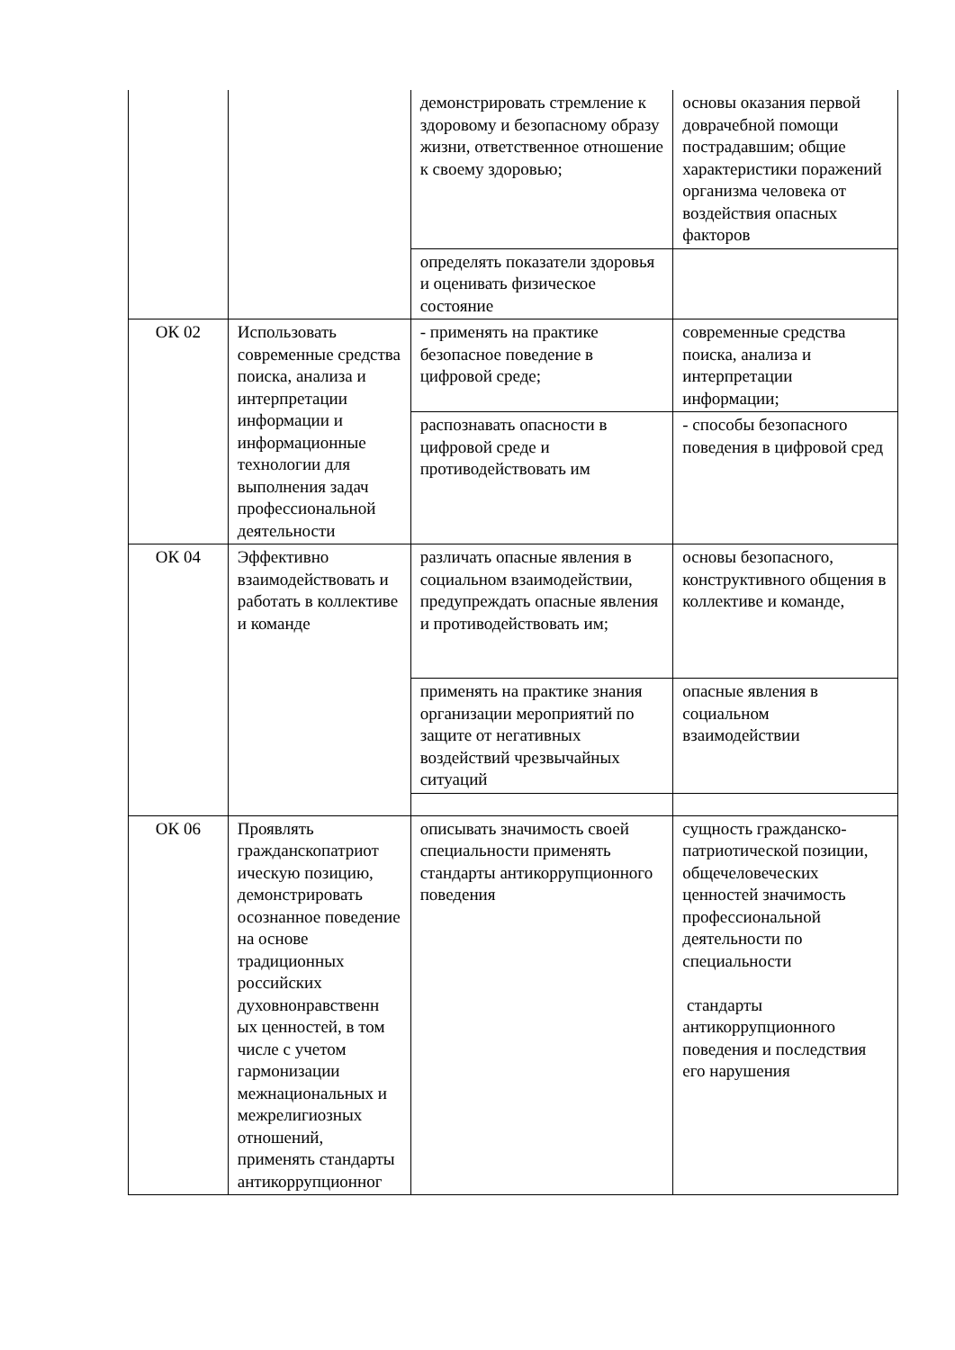| | | демонстрировать стремление к здоровому и безопасному образу жизни, ответственное отношение к своему здоровью; | основы оказания первой доврачебной помощи пострадавшим; общие характеристики поражений организма человека от воздействия опасных факторов |
| | | определять показатели здоровья и оценивать физическое состояние | |
| ОК 02 | Использовать современные средства поиска, анализа и интерпретации информации и информационные технологии для выполнения задач профессиональной деятельности | - применять на практике безопасное поведение в цифровой среде; | современные средства поиска, анализа и интерпретации информации; |
| | | распознавать опасности в цифровой среде и противодействовать им | - способы безопасного поведения в цифровой сред |
| ОК 04 | Эффективно взаимодействовать и работать в коллективе и команде | различать опасные явления в социальном взаимодействии, предупреждать опасные явления и противодействовать им; | основы безопасного, конструктивного общения в коллективе и команде, |
| | | применять на практике знания организации мероприятий по защите от негативных воздействий чрезвычайных ситуаций | опасные явления в социальном взаимодействии |
| ОК 06 | Проявлять гражданскопатриот ическую позицию, демонстрировать осознанное поведение на основе традиционных российских духовнонравственн ых ценностей, в том числе с учетом гармонизации межнациональных и межрелигиозных отношений, применять стандарты антикоррупционног | описывать значимость своей специальности применять стандарты антикоррупционного поведения | сущность гражданско-патриотической позиции, общечеловеческих ценностей значимость профессиональной деятельности по специальности стандарты антикоррупционного поведения и последствия его нарушения |